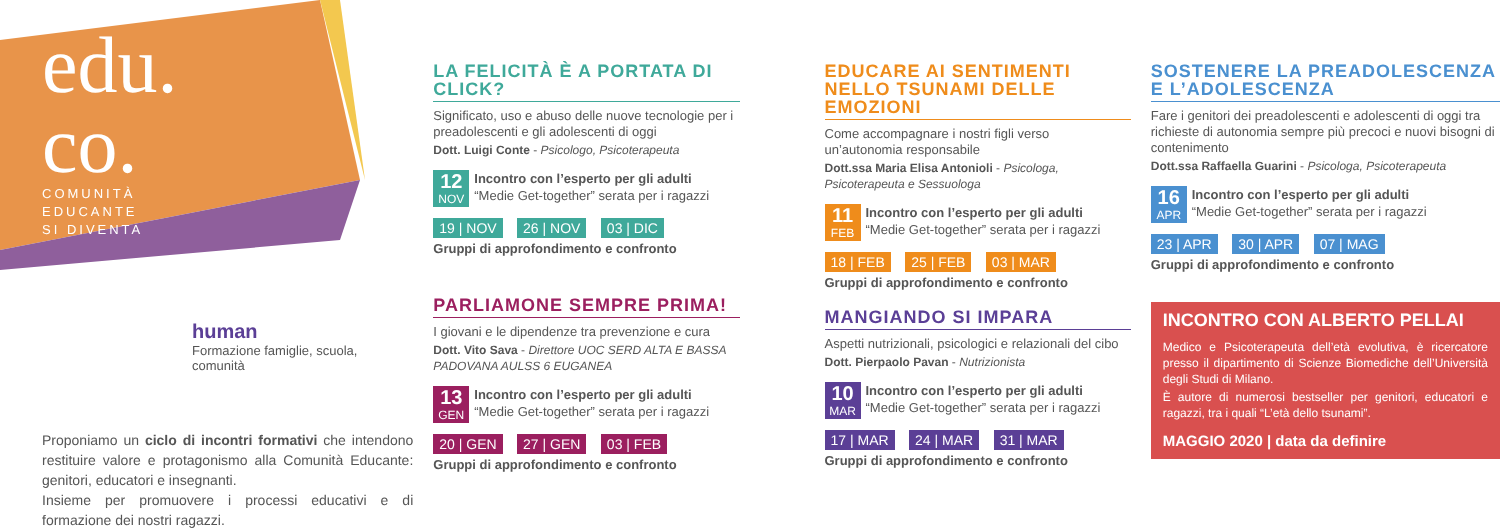edu.
co.
COMUNITÀ
EDUCANTE
SI DIVENTA
human
Formazione famiglie, scuola, comunità
Proponiamo un ciclo di incontri formativi che intendono restituire valore e protagonismo alla Comunità Educante: genitori, educatori e insegnanti.
Insieme per promuovere i processi educativi e di formazione dei nostri ragazzi.
LA FELICITÀ È A PORTATA DI CLICK?
Significato, uso e abuso delle nuove tecnologie per i preadolescenti e gli adolescenti di oggi
Dott. Luigi Conte - Psicologo, Psicoterapeuta
12
NOV
Incontro con l’esperto per gli adulti
“Medie Get-together” serata per i ragazzi
19 | NOV 26 | NOV 03 | DIC
Gruppi di approfondimento e confronto
PARLIAMONE SEMPRE PRIMA!
I giovani e le dipendenze tra prevenzione e cura
Dott. Vito Sava - Direttore UOC SERD ALTA E BASSA PADOVANA AULSS 6 EUGANEA
13
GEN
Incontro con l’esperto per gli adulti
“Medie Get-together” serata per i ragazzi
20 | GEN 27 | GEN 03 | FEB
Gruppi di approfondimento e confronto
EDUCARE AI SENTIMENTI NELLO TSUNAMI DELLE EMOZIONI
Come accompagnare i nostri figli verso un’autonomia responsabile
Dott.ssa Maria Elisa Antonioli - Psicologa, Psicoterapeuta e Sessuologa
11
FEB
Incontro con l’esperto per gli adulti
“Medie Get-together” serata per i ragazzi
18 | FEB 25 | FEB 03 | MAR
Gruppi di approfondimento e confronto
MANGIANDO SI IMPARA
Aspetti nutrizionali, psicologici e relazionali del cibo
Dott. Pierpaolo Pavan - Nutrizionista
10
MAR
Incontro con l’esperto per gli adulti
“Medie Get-together” serata per i ragazzi
17 | MAR 24 | MAR 31 | MAR
Gruppi di approfondimento e confronto
SOSTENERE LA PREADOLESCENZA E L’ADOLESCENZA
Fare i genitori dei preadolescenti e adolescenti di oggi tra richieste di autonomia sempre più precoci e nuovi bisogni di contenimento
Dott.ssa Raffaella Guarini - Psicologa, Psicoterapeuta
16
APR
Incontro con l’esperto per gli adulti
“Medie Get-together” serata per i ragazzi
23 | APR 30 | APR 07 | MAG
Gruppi di approfondimento e confronto
INCONTRO CON ALBERTO PELLAI
Medico e Psicoterapeuta dell’età evolutiva, è ricercatore presso il dipartimento di Scienze Biomediche dell’Università degli Studi di Milano.
È autore di numerosi bestseller per genitori, educatori e ragazzi, tra i quali “L’età dello tsunami”.
MAGGIO 2020 | data da definire